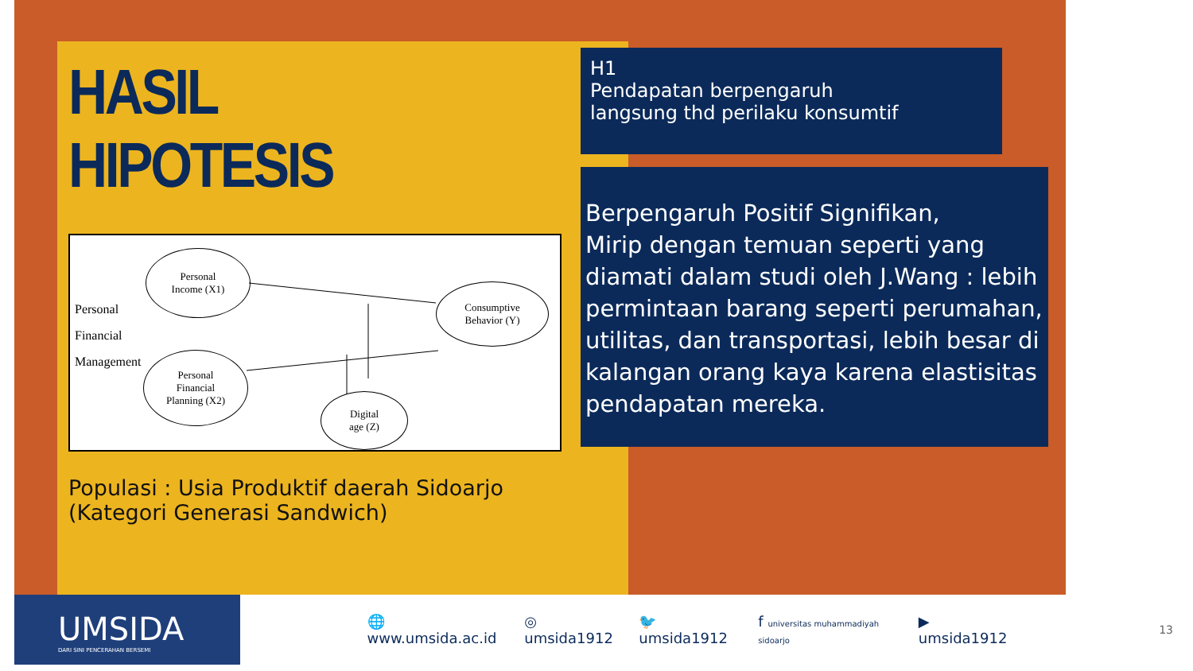HASIL HIPOTESIS
Personal
Financial
Management
Personal
Income (X1)
Personal
Financial
Planning (X2)
Consumptive
Behavior (Y)
Digital
age (Z)
Populasi : Usia Produktif daerah Sidoarjo (Kategori Generasi Sandwich)
H1
Pendapatan berpengaruh
langsung thd perilaku konsumtif
Berpengaruh Positif Signifikan,
Mirip dengan temuan seperti yang diamati dalam studi oleh J.Wang : lebih permintaan barang seperti perumahan, utilitas, dan transportasi, lebih besar di kalangan orang kaya karena elastisitas pendapatan mereka.
UMSIDA
DARI SINI PENCERAHAN BERSEMI
🌐 www.umsida.ac.id ◎ umsida1912 🐦 umsida1912 f universitas muhammadiyah sidoarjo ▶ umsida1912 13